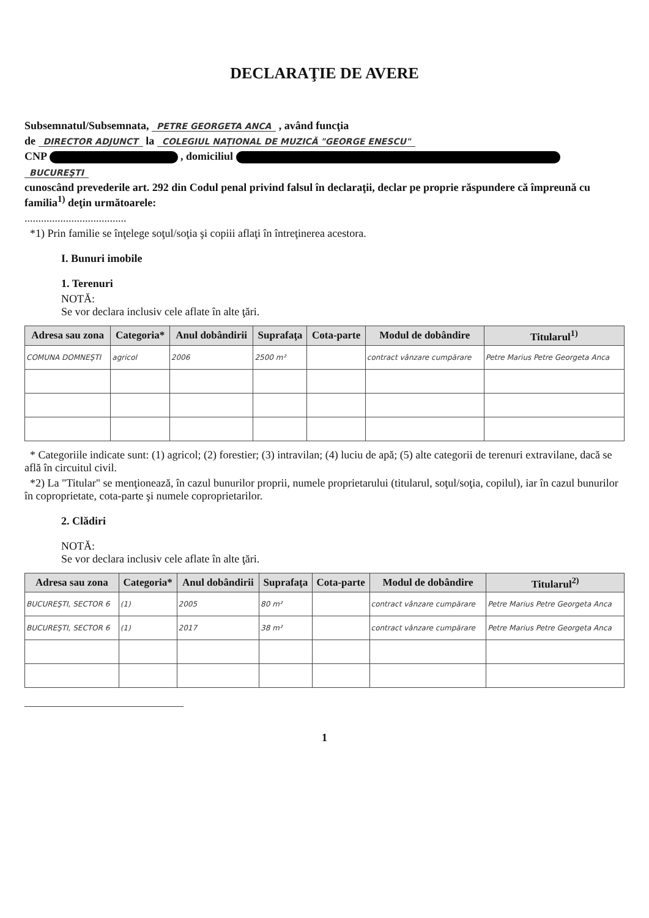DECLARAŢIE DE AVERE
Subsemnatul/Subsemnata, PETRE GEORGETA ANCA , având funcţia
de DIRECTOR ADJUNCT la COLEGIUL NAŢIONAL DE MUZICĂ "GEORGE ENESCU"
CNP , domiciliul
BUCUREŞTI
cunoscând prevederile art. 292 din Codul penal privind falsul în declaraţii, declar pe proprie răspundere că împreună cu familia<sup>1)</sup> deţin următoarele:
.....................................
*1) Prin familie se înţelege soţul/soţia şi copiii aflaţi în întreţinerea acestora.
I. Bunuri imobile
1. Terenuri
NOTĂ:
Se vor declara inclusiv cele aflate în alte ţări.
| Adresa sau zona | Categoria* | Anul dobândirii | Suprafaţa | Cota-parte | Modul de dobândire | Titularul<sup>1)</sup> |
| --- | --- | --- | --- | --- | --- | --- |
| COMUNA DOMNEŞTI | agricol | 2006 | 2500 m² | | contract vânzare cumpărare | Petre Marius Petre Georgeta Anca |
* Categoriile indicate sunt: (1) agricol; (2) forestier; (3) intravilan; (4) luciu de apă; (5) alte categorii de terenuri extravilane, dacă se află în circuitul civil.
*2) La "Titular" se menţionează, în cazul bunurilor proprii, numele proprietarului (titularul, soţul/soţia, copilul), iar în cazul bunurilor în coproprietate, cota-parte şi numele coproprietarilor.
2. Clădiri
NOTĂ:
Se vor declara inclusiv cele aflate în alte ţări.
| Adresa sau zona | Categoria* | Anul dobândirii | Suprafaţa | Cota-parte | Modul de dobândire | Titularul<sup>2)</sup> |
| --- | --- | --- | --- | --- | --- | --- |
| BUCUREŞTI, SECTOR 6 | (1) | 2005 | 80 m² | | contract vânzare cumpărare | Petre Marius Petre Georgeta Anca |
| BUCUREŞTI, SECTOR 6 | (1) | 2017 | 38 m² | | contract vânzare cumpărare | Petre Marius Petre Georgeta Anca |
1